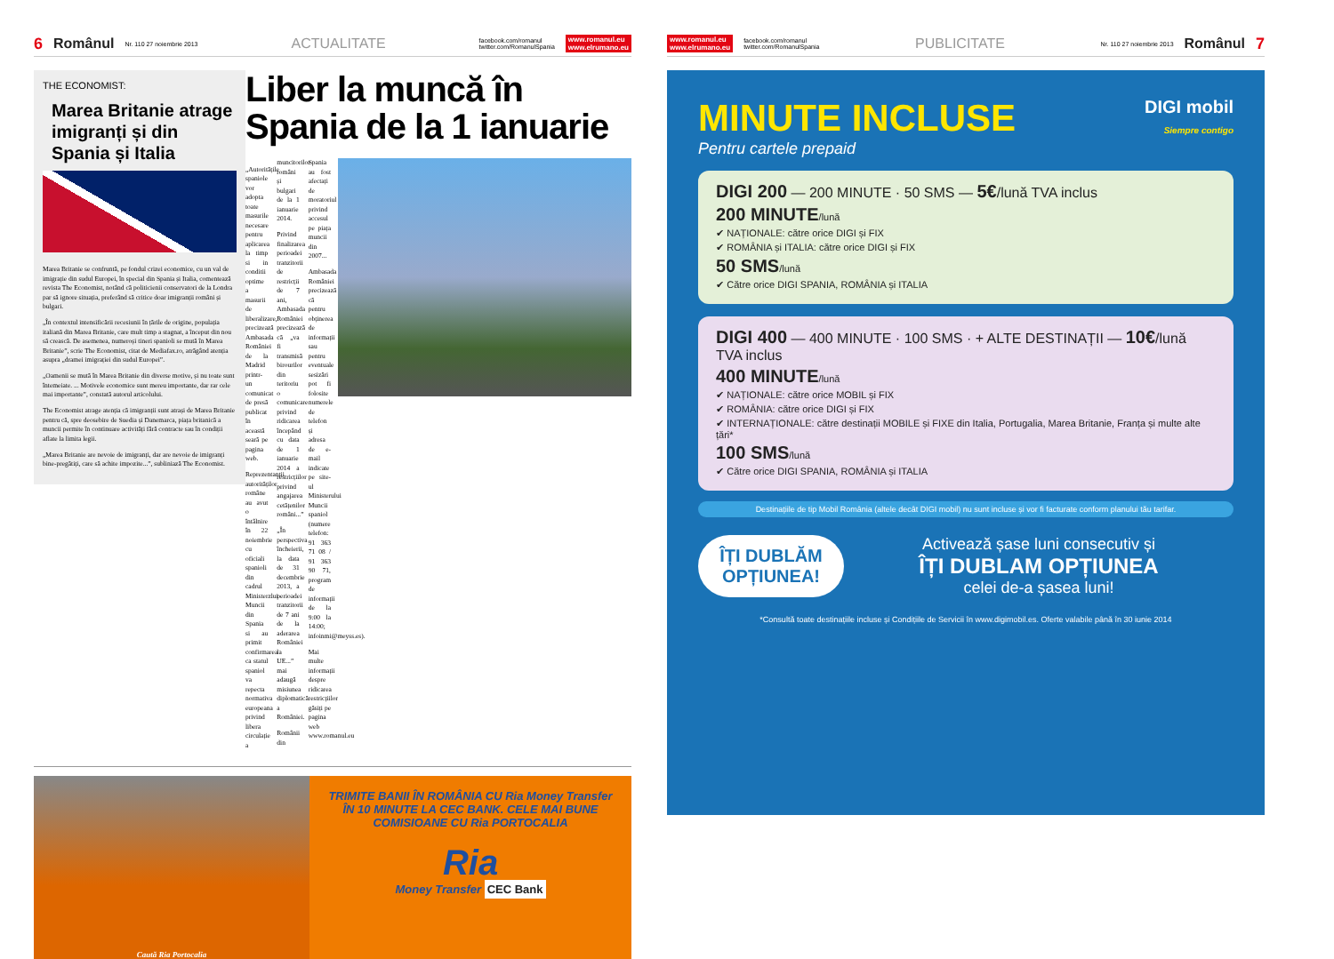6 Românul Nr. 110 27 noiembrie 2013 ACTUALITATE facebook.com/romanul
twitter.com/RomanulSpania www.romanul.eu
www.elrumano.eu
THE ECONOMIST:
Marea Britanie atrage imigranți și din Spania și Italia
Marea Britanie se confruntă, pe fondul crizei economice, cu un val de imigrație din sudul Europei, în special din Spania și Italia, comentează revista The Economist, notând că politicienii conservatori de la Londra par să ignore situația, preferând să critice doar imigranții români și bulgari.
„În contextul intensificării recesiunii în țările de origine, populația italiană din Marea Britanie, care mult timp a stagnat, a început din nou să crească. De asemenea, numeroși tineri spanioli se mută în Marea Britanie”, scrie The Economist, citat de Mediafax.ro, atrăgând atenția asupra „dramei imigrației din sudul Europei”.
„Oamenii se mută în Marea Britanie din diverse motive, și nu toate sunt întemeiate. ... Motivele economice sunt mereu importante, dar rar cele mai importante”, constată autorul articolului.
The Economist atrage atenția că imigranții sunt atrași de Marea Britanie pentru că, spre deosebire de Suedia și Danemarca, piața britanică a muncii permite în continuare activități fără contracte sau în condiții aflate la limita legii.
„Marea Britanie are nevoie de imigranți, dar are nevoie de imigranți bine-pregătiți, care să achite impozite...”, subliniază The Economist.
Liber la muncă în Spania de la 1 ianuarie
„Autoritățile spaniole vor adopta toate masurile necesare pentru aplicarea la timp si in conditii optime a masurii de liberalizare, precizează Ambasada României de la Madrid printr-un comunicat de presă publicat în această seară pe pagina web.
Reprezentanții autorităților române au avut o întâlnire în 22 noiembrie cu oficiali spanioli din cadrul Ministerzlui Muncii din Spania si au primit confirmarea ca statul spaniol va repecta normativa europeana privind libera circulație a muncitorilor români și bulgari de la 1 ianuarie 2014.
Privind finalizarea perioadei tranzitorii de restricții de 7 ani, Ambasada României precizează că „va fi transmisă birourilor din teritoriu o comunicare privind ridicarea începând cu data de 1 ianuarie 2014 a restricțiilor privind angajarea cetățenilor români...”
„În perspectiva încheierii, la data de 31 decembrie 2013, a perioadei tranzitorii de 7 ani de la aderarea României la UE...” mai adaugă misiunea diplomatică a României.
Românii din Spania au fost afectați de moratoriul privind accesul pe piața muncii din 2007...
Ambasada României precizează că pentru obținerea de informații sau pentru eventuale sesizări pot fi folosite numerele de telefon și adresa de e-mail indicate pe site-ul Ministerului Muncii spaniol (numere telefon: 91 363 71 08 / 91 363 90 71, program de informații de la 9:00 la 14:00; infoinmi@meyss.es).
Mai multe informații despre ridicarea restricțiilor găsiți pe pagina web www.romanul.eu
Caută Ria Portocalia
TRIMITE BANII ÎN ROMÂNIA CU Ria Money Transfer ÎN 10 MINUTE LA CEC BANK. CELE MAI BUNE COMISIOANE CU Ria PORTOCALIA
Ria
Money Transfer CEC Bank
www.romanul.eu
www.elrumano.eu facebook.com/romanul
twitter.com/RomanulSpania PUBLICITATE Nr. 110 27 noiembrie 2013 Românul 7
DIGI mobil
Siempre contigo
MINUTE INCLUSE
Pentru cartele prepaid
DIGI 200 — 200 MINUTE · 50 SMS — 5€/lună TVA inclus
200 MINUTE/lună
✔ NAȚIONALE: către orice DIGI și FIX
✔ ROMÂNIA și ITALIA: către orice DIGI și FIX
50 SMS/lună
✔ Către orice DIGI SPANIA, ROMÂNIA și ITALIA
DIGI 400 — 400 MINUTE · 100 SMS · + ALTE DESTINAȚII — 10€/lună TVA inclus
400 MINUTE/lună
✔ NAȚIONALE: către orice MOBIL și FIX
✔ ROMÂNIA: către orice DIGI și FIX
✔ INTERNAȚIONALE: către destinații MOBILE și FIXE din Italia, Portugalia, Marea Britanie, Franța și multe alte țări*
100 SMS/lună
✔ Către orice DIGI SPANIA, ROMÂNIA și ITALIA
Destinațiile de tip Mobil România (altele decât DIGI mobil) nu sunt incluse și vor fi facturate conform planului tău tarifar.
ÎȚI DUBLĂM OPȚIUNEA!
Activează șase luni consecutiv și
ÎȚI DUBLAM OPȚIUNEA
celei de-a șasea luni!
*Consultă toate destinațiile incluse și Condițiile de Servicii în www.digimobil.es. Oferte valabile până în 30 iunie 2014